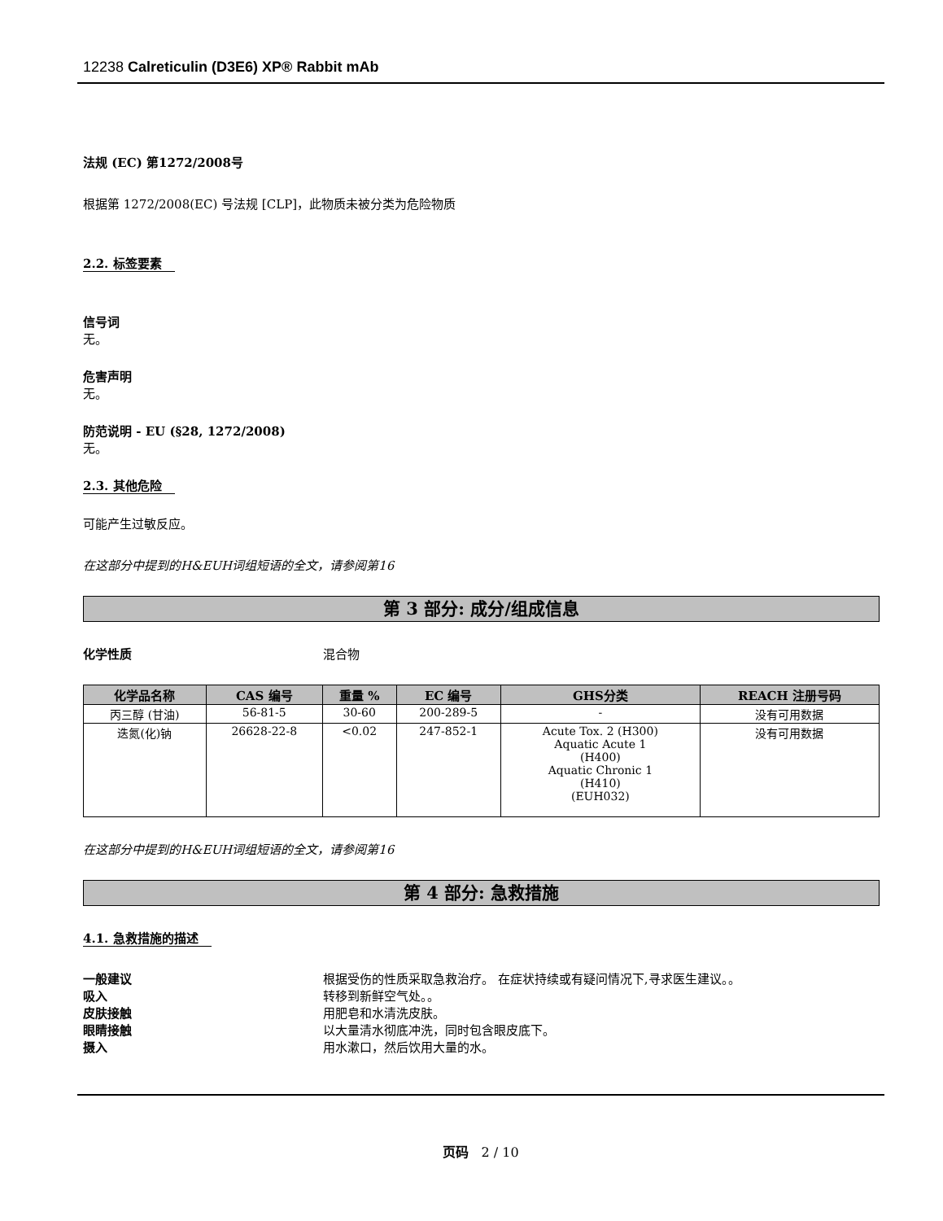12238 Calreticulin (D3E6) XP® Rabbit mAb
法规 (EC) 第1272/2008号
根据第 1272/2008(EC) 号法规 [CLP]，此物质未被分类为危险物质
2.2. 标签要素
信号词
无。
危害声明
无。
防范说明 - EU (§28, 1272/2008)
无。
2.3. 其他危险
可能产生过敏反应。
在这部分中提到的H&EUH词组短语的全文，请参阅第16
第 3 部分: 成分/组成信息
化学性质 混合物
| 化学品名称 | CAS 编号 | 重量 % | EC 编号 | GHS分类 | REACH 注册号码 |
| --- | --- | --- | --- | --- | --- |
| 丙三醇 (甘油) | 56-81-5 | 30-60 | 200-289-5 | - | 没有可用数据 |
| 迭氮(化)钠 | 26628-22-8 | <0.02 | 247-852-1 | Acute Tox. 2 (H300) Aquatic Acute 1 (H400) Aquatic Chronic 1 (H410) (EUH032) | 没有可用数据 |
在这部分中提到的H&EUH词组短语的全文，请参阅第16
第 4 部分: 急救措施
4.1. 急救措施的描述
一般建议 根据受伤的性质采取急救治疗。 在症状持续或有疑问情况下,寻求医生建议。。
吸入 转移到新鲜空气处。。
皮肤接触 用肥皂和水清洗皮肤。
眼睛接触 以大量清水彻底冲洗，同时包含眼皮底下。
摄入 用水漱口，然后饮用大量的水。
页码 2 / 10